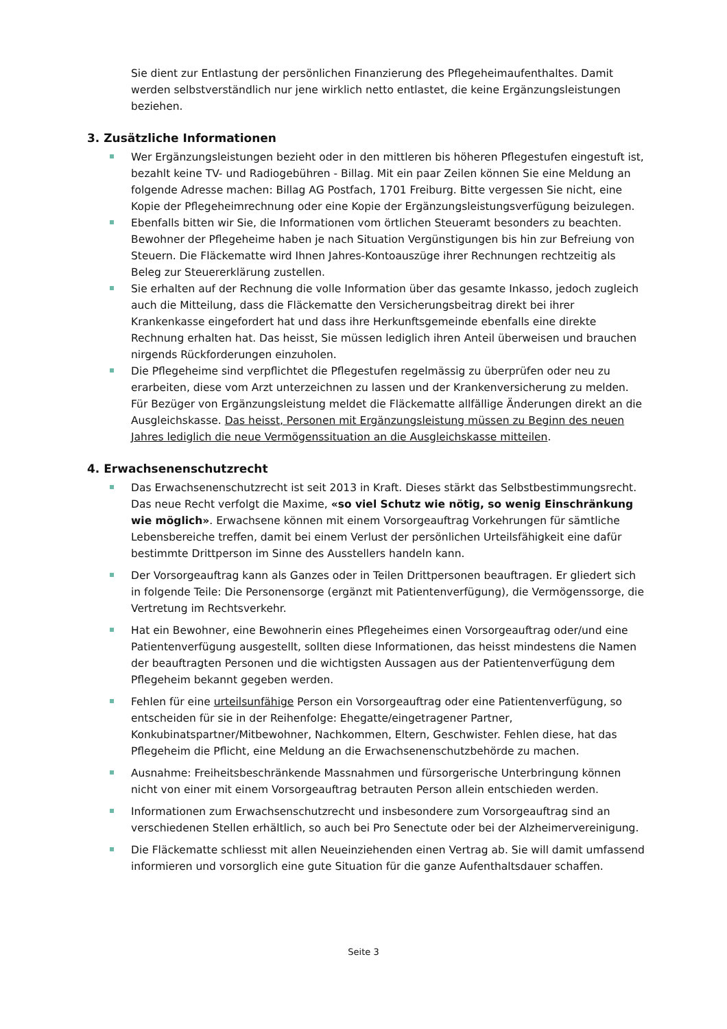Sie dient zur Entlastung der persönlichen Finanzierung des Pflegeheimaufenthaltes. Damit werden selbstverständlich nur jene wirklich netto entlastet, die keine Ergänzungsleistungen beziehen.
3. Zusätzliche Informationen
Wer Ergänzungsleistungen bezieht oder in den mittleren bis höheren Pflegestufen eingestuft ist, bezahlt keine TV- und Radiogebühren - Billag. Mit ein paar Zeilen können Sie eine Meldung an folgende Adresse machen: Billag AG Postfach, 1701 Freiburg. Bitte vergessen Sie nicht, eine Kopie der Pflegeheimrechnung oder eine Kopie der Ergänzungsleistungsverfügung beizulegen.
Ebenfalls bitten wir Sie, die Informationen vom örtlichen Steueramt besonders zu beachten. Bewohner der Pflegeheime haben je nach Situation Vergünstigungen bis hin zur Befreiung von Steuern. Die Fläckematte wird Ihnen Jahres-Kontoauszüge ihrer Rechnungen rechtzeitig als Beleg zur Steuererklärung zustellen.
Sie erhalten auf der Rechnung die volle Information über das gesamte Inkasso, jedoch zugleich auch die Mitteilung, dass die Fläckematte den Versicherungsbeitrag direkt bei ihrer Krankenkasse eingefordert hat und dass ihre Herkunftsgemeinde ebenfalls eine direkte Rechnung erhalten hat. Das heisst, Sie müssen lediglich ihren Anteil überweisen und brauchen nirgends Rückforderungen einzuholen.
Die Pflegeheime sind verpflichtet die Pflegestufen regelmässig zu überprüfen oder neu zu erarbeiten, diese vom Arzt unterzeichnen zu lassen und der Krankenversicherung zu melden. Für Bezüger von Ergänzungsleistung meldet die Fläckematte allfällige Änderungen direkt an die Ausgleichskasse. Das heisst, Personen mit Ergänzungsleistung müssen zu Beginn des neuen Jahres lediglich die neue Vermögenssituation an die Ausgleichskasse mitteilen.
4. Erwachsenenschutzrecht
Das Erwachsenenschutzrecht ist seit 2013 in Kraft. Dieses stärkt das Selbstbestimmungsrecht. Das neue Recht verfolgt die Maxime, «so viel Schutz wie nötig, so wenig Einschränkung wie möglich». Erwachsene können mit einem Vorsorgeauftrag Vorkehrungen für sämtliche Lebensbereiche treffen, damit bei einem Verlust der persönlichen Urteilsfähigkeit eine dafür bestimmte Drittperson im Sinne des Ausstellers handeln kann.
Der Vorsorgeauftrag kann als Ganzes oder in Teilen Drittpersonen beauftragen. Er gliedert sich in folgende Teile: Die Personensorge (ergänzt mit Patientenverfügung), die Vermögenssorge, die Vertretung im Rechtsverkehr.
Hat ein Bewohner, eine Bewohnerin eines Pflegeheimes einen Vorsorgeauftrag oder/und eine Patientenverfügung ausgestellt, sollten diese Informationen, das heisst mindestens die Namen der beauftragten Personen und die wichtigsten Aussagen aus der Patientenverfügung dem Pflegeheim bekannt gegeben werden.
Fehlen für eine urteilsunfähige Person ein Vorsorgeauftrag oder eine Patientenverfügung, so entscheiden für sie in der Reihenfolge: Ehegatte/eingetragener Partner, Konkubinatspartner/Mitbewohner, Nachkommen, Eltern, Geschwister. Fehlen diese, hat das Pflegeheim die Pflicht, eine Meldung an die Erwachsenenschutzbehörde zu machen.
Ausnahme: Freiheitsbeschränkende Massnahmen und fürsorgerische Unterbringung können nicht von einer mit einem Vorsorgeauftrag betrauten Person allein entschieden werden.
Informationen zum Erwachsenschutzrecht und insbesondere zum Vorsorgeauftrag sind an verschiedenen Stellen erhältlich, so auch bei Pro Senectute oder bei der Alzheimervereinigung.
Die Fläckematte schliesst mit allen Neueinziehenden einen Vertrag ab. Sie will damit umfassend informieren und vorsorglich eine gute Situation für die ganze Aufenthaltsdauer schaffen.
Seite 3